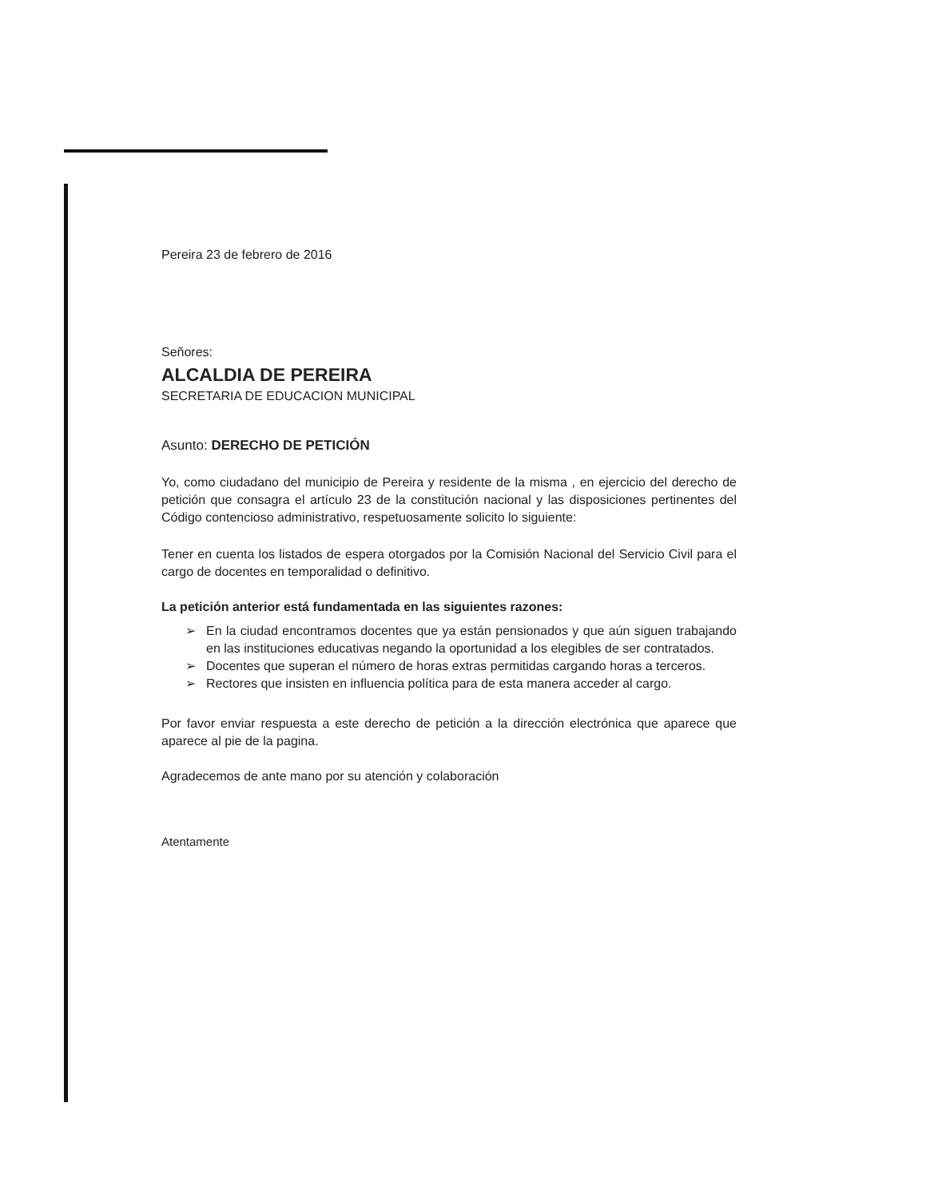Pereira 23 de febrero de 2016
Señores:
ALCALDIA DE PEREIRA
SECRETARIA DE EDUCACION MUNICIPAL
Asunto: DERECHO DE PETICIÓN
Yo, como ciudadano del municipio de Pereira y residente de la misma , en ejercicio del derecho de petición que consagra el artículo 23 de la constitución nacional y las disposiciones pertinentes del Código contencioso administrativo, respetuosamente solicito lo siguiente:
Tener en cuenta los listados de espera otorgados por la Comisión Nacional del Servicio Civil para el cargo de docentes en temporalidad o definitivo.
La petición anterior está fundamentada en las siguientes razones:
➢ En la ciudad encontramos docentes que ya están pensionados y que aún siguen trabajando en las instituciones educativas negando la oportunidad a los elegibles de ser contratados.
➢ Docentes que superan el número de horas extras permitidas cargando horas a terceros.
➢ Rectores que insisten en influencia política para de esta manera acceder al cargo.
Por favor enviar respuesta a este derecho de petición a la dirección electrónica que aparece que aparece al pie de la pagina.
Agradecemos de ante mano por su atención y colaboración
Atentamente